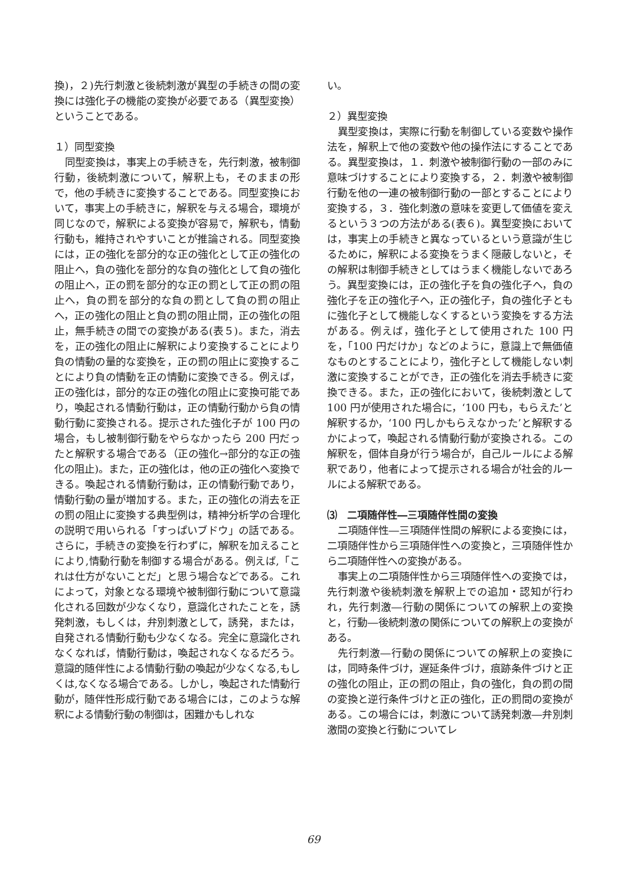換)，２)先行刺激と後続刺激が異型の手続きの間の変換には強化子の機能の変換が必要である（異型変換）ということである。
１）同型変換
同型変換は，事実上の手続きを，先行刺激，被制御行動，後続刺激について，解釈上も，そのままの形で，他の手続きに変換することである。同型変換において，事実上の手続きに，解釈を与える場合，環境が同じなので，解釈による変換が容易で，解釈も，情動行動も，維持されやすいことが推論される。同型変換には，正の強化を部分的な正の強化として正の強化の阻止へ，負の強化を部分的な負の強化として負の強化の阻止へ，正の罰を部分的な正の罰として正の罰の阻止へ，負の罰を部分的な負の罰として負の罰の阻止へ，正の強化の阻止と負の罰の阻止間，正の強化の阻止，無手続きの間での変換がある(表５)。また，消去を，正の強化の阻止に解釈により変換することにより負の情動の量的な変換を，正の罰の阻止に変換することにより負の情動を正の情動に変換できる。例えば，正の強化は，部分的な正の強化の阻止に変換可能であり，喚起される情動行動は，正の情動行動から負の情動行動に変換される。提示された強化子が 100 円の場合，もし被制御行動をやらなかったら 200 円だったと解釈する場合である（正の強化→部分的な正の強化の阻止)。また，正の強化は，他の正の強化へ変換できる。喚起される情動行動は，正の情動行動であり，情動行動の量が増加する。また，正の強化の消去を正の罰の阻止に変換する典型例は，精神分析学の合理化の説明で用いられる「すっぱいブドウ」の話である。さらに，手続きの変換を行わずに，解釈を加えることにより,情動行動を制御する場合がある。例えば,「これは仕方がないことだ」と思う場合などである。これによって，対象となる環境や被制御行動について意識化される回数が少なくなり，意識化されたことを，誘発刺激，もしくは，弁別刺激として，誘発，または，自発される情動行動も少なくなる。完全に意識化されなくなれば，情動行動は，喚起されなくなるだろう。意識的随伴性による情動行動の喚起が少なくなる,もしくは,なくなる場合である。しかし，喚起された情動行動が，随伴性形成行動である場合には，このような解釈による情動行動の制御は，困難かもしれな
い。
２）異型変換
異型変換は，実際に行動を制御している変数や操作法を，解釈上で他の変数や他の操作法にすることである。異型変換は，１．刺激や被制御行動の一部のみに意味づけすることにより変換する，２．刺激や被制御行動を他の一連の被制御行動の一部とすることにより変換する，３．強化刺激の意味を変更して価値を変えるという３つの方法がある(表６)。異型変換においては，事実上の手続きと異なっているという意識が生じるために，解釈による変換をうまく隠蔽しないと，その解釈は制御手続きとしてはうまく機能しないであろう。異型変換には，正の強化子を負の強化子へ，負の強化子を正の強化子へ，正の強化子，負の強化子ともに強化子として機能しなくするという変換をする方法がある。例えば，強化子として使用された 100 円を，「100 円だけか」などのように，意識上で無価値なものとすることにより，強化子として機能しない刺激に変換することができ，正の強化を消去手続きに変換できる。また，正の強化において，後続刺激として 100 円が使用された場合に，‘100 円も，もらえた’と解釈するか，‘100 円しかもらえなかった’と解釈するかによって，喚起される情動行動が変換される。この解釈を，個体自身が行う場合が，自己ルールによる解釈であり，他者によって提示される場合が社会的ルールによる解釈である。
⑶　二項随伴性―三項随伴性間の変換
二項随伴性―三項随伴性間の解釈による変換には，二項随伴性から三項随伴性への変換と，三項随伴性から二項随伴性への変換がある。
事実上の二項随伴性から三項随伴性への変換では，先行刺激や後続刺激を解釈上での追加・認知が行われ，先行刺激―行動の関係についての解釈上の変換と，行動―後続刺激の関係についての解釈上の変換がある。
先行刺激―行動の関係についての解釈上の変換には，同時条件づけ，遅延条件づけ，痕跡条件づけと正の強化の阻止，正の罰の阻止，負の強化，負の罰の間の変換と逆行条件づけと正の強化，正の罰間の変換がある。この場合には，刺激について誘発刺激―弁別刺激間の変換と行動についてレ
69